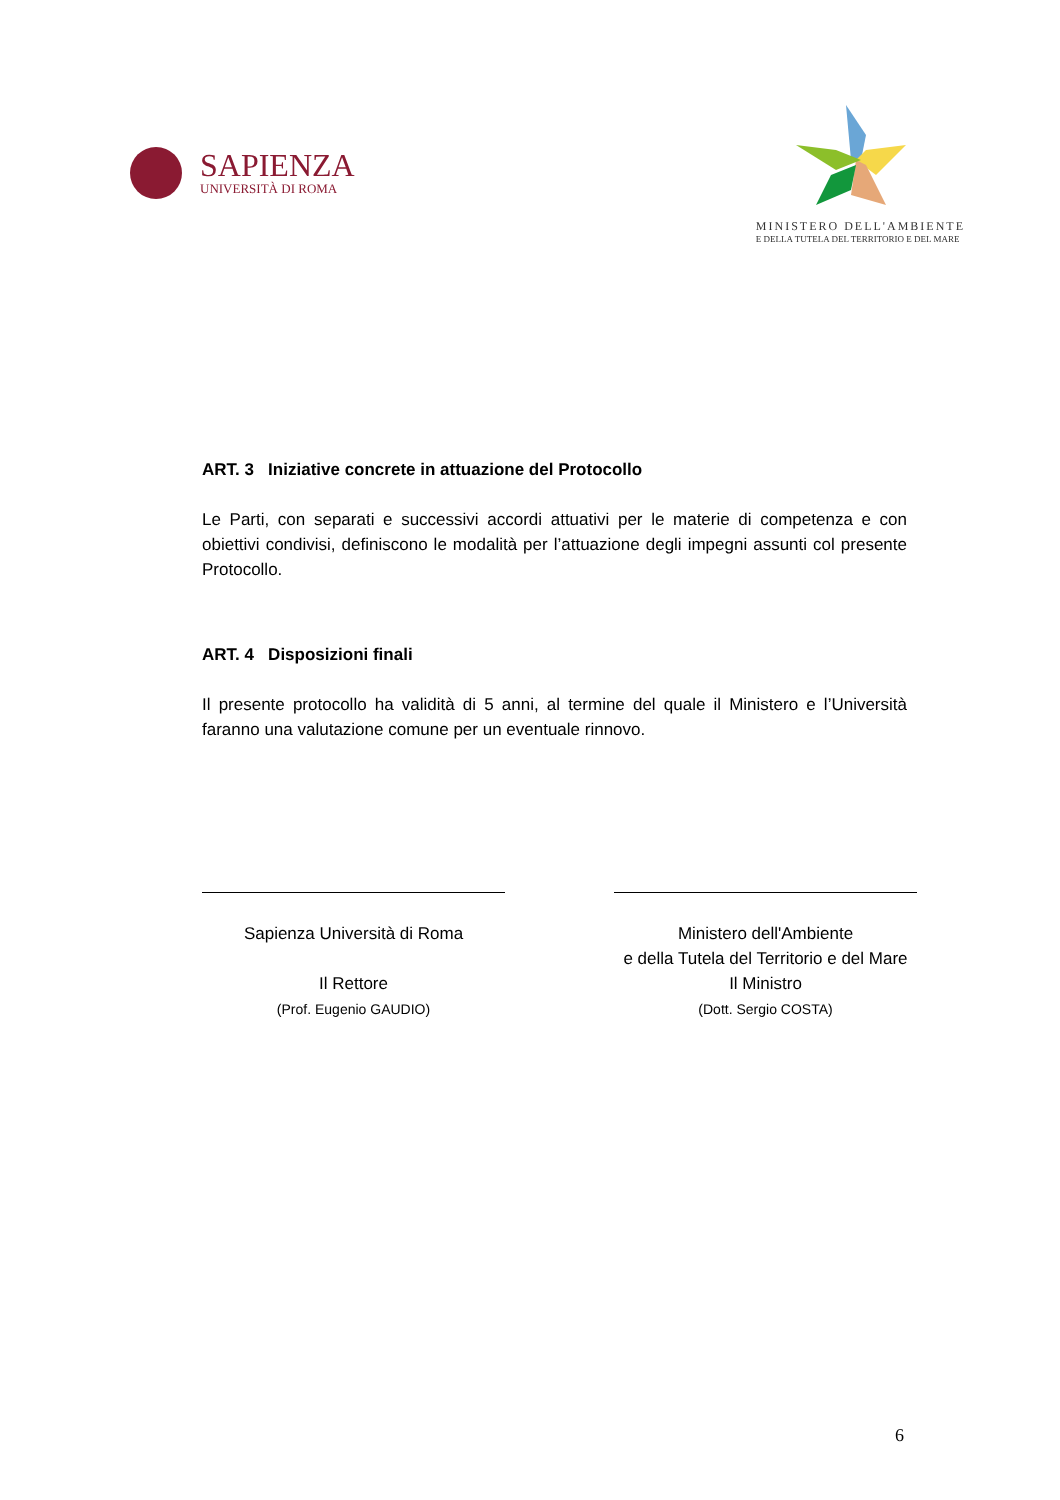SAPIENZA
UNIVERSITÀ DI ROMA
MINISTERO DELL'AMBIENTE
E DELLA TUTELA DEL TERRITORIO E DEL MARE
ART. 3 Iniziative concrete in attuazione del Protocollo
Le Parti, con separati e successivi accordi attuativi per le materie di competenza e con obiettivi condivisi, definiscono le modalità per l’attuazione degli impegni assunti col presente Protocollo.
ART. 4 Disposizioni finali
Il presente protocollo ha validità di 5 anni, al termine del quale il Ministero e l’Università faranno una valutazione comune per un eventuale rinnovo.
Sapienza Università di Roma
Il Rettore
(Prof. Eugenio GAUDIO)
Ministero dell'Ambiente
e della Tutela del Territorio e del Mare
Il Ministro
(Dott. Sergio COSTA)
6